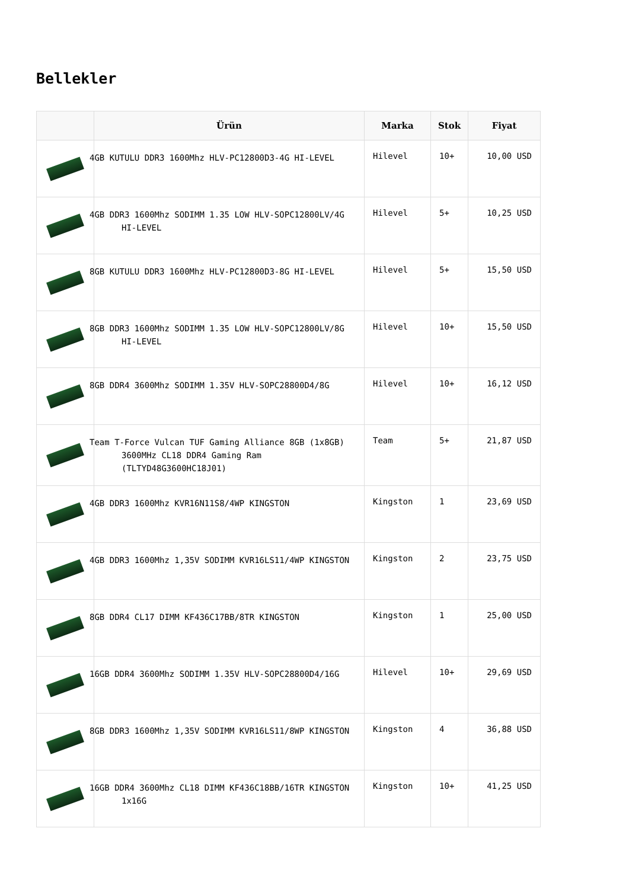Bellekler
| | Ürün | Marka | Stok | Fiyat |
| --- | --- | --- | --- | --- |
| | 4GB KUTULU DDR3 1600Mhz HLV-PC12800D3-4G HI-LEVEL | Hilevel | 10+ | 10,00 USD |
| | 4GB DDR3 1600Mhz SODIMM 1.35 LOW HLV-SOPC12800LV/4G HI-LEVEL | Hilevel | 5+ | 10,25 USD |
| | 8GB KUTULU DDR3 1600Mhz HLV-PC12800D3-8G HI-LEVEL | Hilevel | 5+ | 15,50 USD |
| | 8GB DDR3 1600Mhz SODIMM 1.35 LOW HLV-SOPC12800LV/8G HI-LEVEL | Hilevel | 10+ | 15,50 USD |
| | 8GB DDR4 3600Mhz SODIMM 1.35V HLV-SOPC28800D4/8G | Hilevel | 10+ | 16,12 USD |
| | Team T-Force Vulcan TUF Gaming Alliance 8GB (1x8GB) 3600MHz CL18 DDR4 Gaming Ram (TLTYD48G3600HC18J01) | Team | 5+ | 21,87 USD |
| | 4GB DDR3 1600Mhz KVR16N11S8/4WP KINGSTON | Kingston | 1 | 23,69 USD |
| | 4GB DDR3 1600Mhz 1,35V SODIMM KVR16LS11/4WP KINGSTON | Kingston | 2 | 23,75 USD |
| | 8GB DDR4 CL17 DIMM KF436C17BB/8TR KINGSTON | Kingston | 1 | 25,00 USD |
| | 16GB DDR4 3600Mhz SODIMM 1.35V HLV-SOPC28800D4/16G | Hilevel | 10+ | 29,69 USD |
| | 8GB DDR3 1600Mhz 1,35V SODIMM KVR16LS11/8WP KINGSTON | Kingston | 4 | 36,88 USD |
| | 16GB DDR4 3600Mhz CL18 DIMM KF436C18BB/16TR KINGSTON 1x16G | Kingston | 10+ | 41,25 USD |